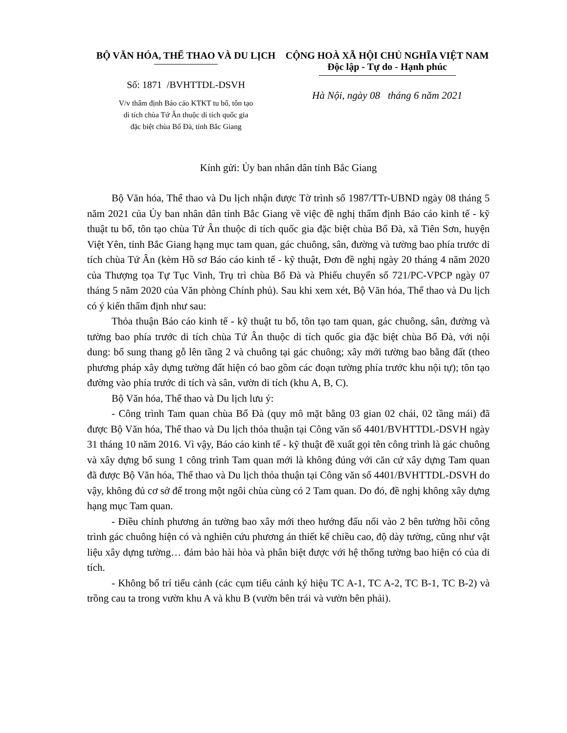BỘ VĂN HÓA, THỂ THAO VÀ DU LỊCH
Số: 1871 /BVHTTDL-DSVH
V/v thẩm định Báo cáo KTKT tu bổ, tôn tạo
di tích chùa Tứ Ân thuộc di tích quốc gia
đặc biệt chùa Bổ Đà, tỉnh Bắc Giang
CỘNG HOÀ XÃ HỘI CHỦ NGHĨA VIỆT NAM
Độc lập - Tự do - Hạnh phúc
Hà Nội, ngày 08 tháng 6 năm 2021
Kính gửi: Ủy ban nhân dân tỉnh Bắc Giang
Bộ Văn hóa, Thể thao và Du lịch nhận được Tờ trình số 1987/TTr-UBND ngày 08 tháng 5 năm 2021 của Ủy ban nhân dân tỉnh Bắc Giang về việc đề nghị thẩm định Báo cáo kinh tế - kỹ thuật tu bổ, tôn tạo chùa Tứ Ân thuộc di tích quốc gia đặc biệt chùa Bổ Đà, xã Tiên Sơn, huyện Việt Yên, tỉnh Bắc Giang hạng mục tam quan, gác chuông, sân, đường và tường bao phía trước di tích chùa Tứ Ân (kèm Hồ sơ Báo cáo kinh tế - kỹ thuật, Đơn đề nghị ngày 20 tháng 4 năm 2020 của Thượng tọa Tự Tục Vinh, Trụ trì chùa Bổ Đà và Phiếu chuyển số 721/PC-VPCP ngày 07 tháng 5 năm 2020 của Văn phòng Chính phủ). Sau khi xem xét, Bộ Văn hóa, Thể thao và Du lịch có ý kiến thẩm định như sau:
Thỏa thuận Báo cáo kinh tế - kỹ thuật tu bổ, tôn tạo tam quan, gác chuông, sân, đường và tường bao phía trước di tích chùa Tứ Ân thuộc di tích quốc gia đặc biệt chùa Bổ Đà, với nội dung: bổ sung thang gỗ lên tầng 2 và chuông tại gác chuông; xây mới tường bao bằng đất (theo phương pháp xây dựng tường đất hiện có bao gồm các đoạn tường phía trước khu nội tự); tôn tạo đường vào phía trước di tích và sân, vườn di tích (khu A, B, C).
Bộ Văn hóa, Thể thao và Du lịch lưu ý:
- Công trình Tam quan chùa Bổ Đà (quy mô mặt bằng 03 gian 02 chái, 02 tầng mái) đã được Bộ Văn hóa, Thể thao và Du lịch thỏa thuận tại Công văn số 4401/BVHTTDL-DSVH ngày 31 tháng 10 năm 2016. Vì vậy, Báo cáo kinh tế - kỹ thuật đề xuất gọi tên công trình là gác chuông và xây dựng bổ sung 1 công trình Tam quan mới là không đúng với căn cứ xây dựng Tam quan đã được Bộ Văn hóa, Thể thao và Du lịch thỏa thuận tại Công văn số 4401/BVHTTDL-DSVH do vậy, không đủ cơ sở để trong một ngôi chùa cùng có 2 Tam quan. Do đó, đề nghị không xây dựng hạng mục Tam quan.
- Điều chỉnh phương án tường bao xây mới theo hướng đấu nối vào 2 bên tường hồi công trình gác chuông hiện có và nghiên cứu phương án thiết kế chiều cao, độ dày tường, cũng như vật liệu xây dựng tường… đảm bảo hài hòa và phân biệt được với hệ thống tường bao hiện có của di tích.
- Không bố trí tiểu cảnh (các cụm tiểu cảnh ký hiệu TC A-1, TC A-2, TC B-1, TC B-2) và trồng cau ta trong vườn khu A và khu B (vườn bên trái và vườn bên phải).